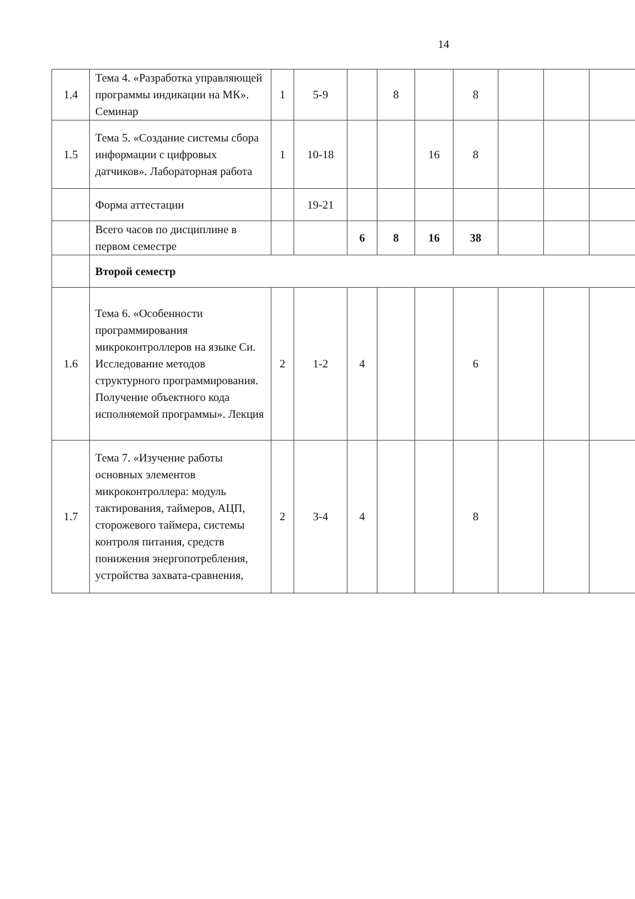14
| 1.4 | Тема 4. «Разработка управляющей программы индикации на МК». Семинар | 1 | 5-9 | | 8 | | 8 | | | |
| 1.5 | Тема 5. «Создание системы сбора информации с цифровых датчиков». Лабораторная работа | 1 | 10-18 | | | 16 | 8 | | | |
| | Форма аттестации | | 19-21 | | | | | | | |
| | Всего часов по дисциплине в первом семестре | | | 6 | 8 | 16 | 38 | | | |
| | Второй семестр | | | | | | | | | |
| 1.6 | Тема 6. «Особенности программирования микроконтроллеров на языке Си. Исследование методов структурного программирования. Получение объектного кода исполняемой программы». Лекция | 2 | 1-2 | 4 | | | 6 | | | |
| 1.7 | Тема 7. «Изучение работы основных элементов микроконтроллера: модуль тактирования, таймеров, АЦП, сторожевого таймера, системы контроля питания, средств понижения энергопотребления, устройства захвата-сравнения, | 2 | 3-4 | 4 | | | 8 | | | |